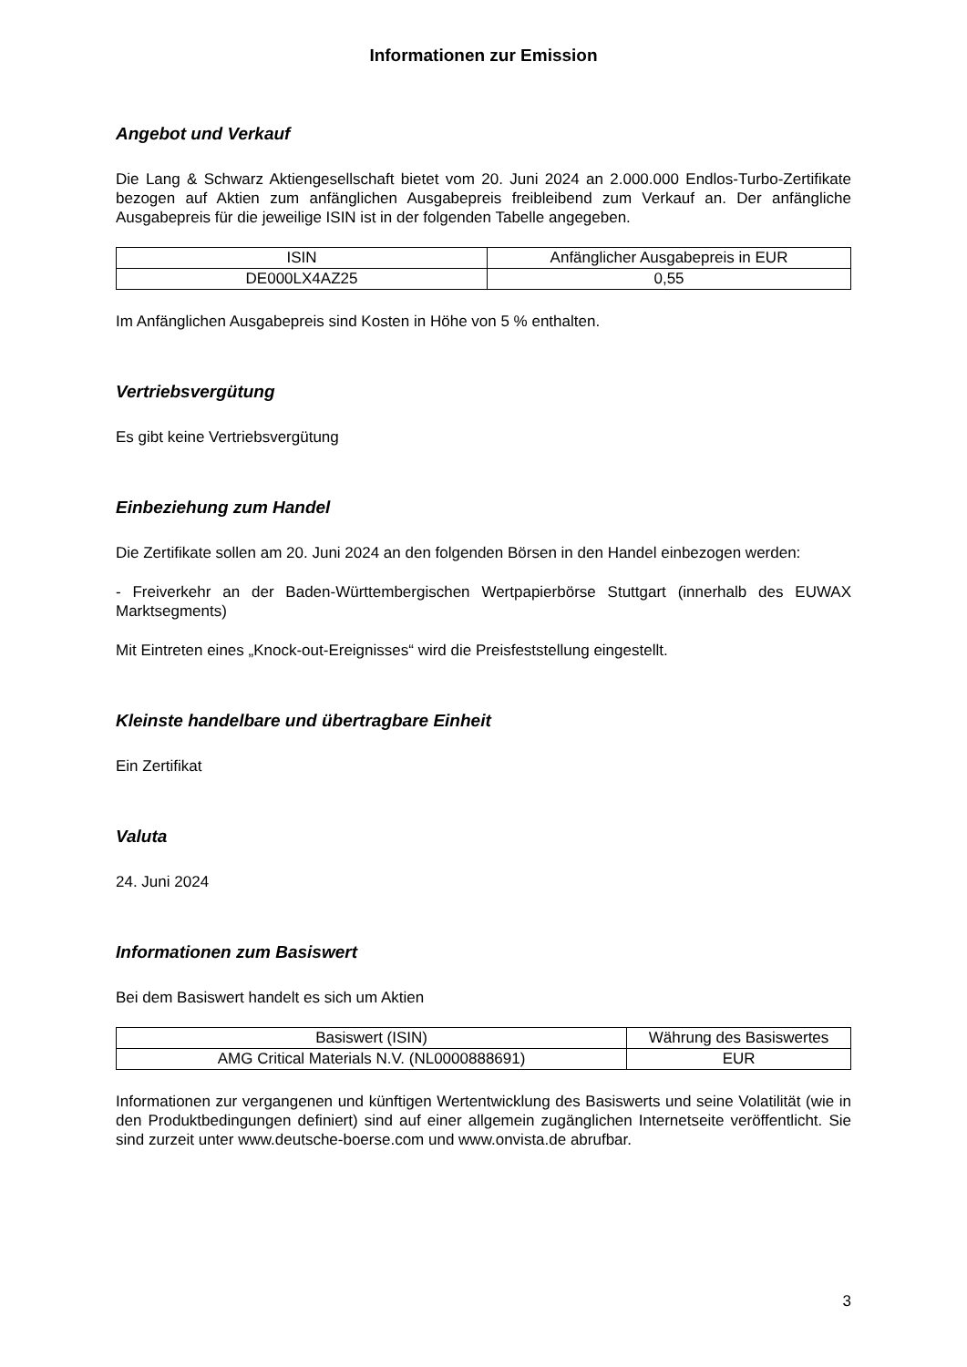Informationen zur Emission
Angebot und Verkauf
Die Lang & Schwarz Aktiengesellschaft bietet vom 20. Juni 2024 an 2.000.000 Endlos-Turbo-Zertifikate bezogen auf Aktien zum anfänglichen Ausgabepreis freibleibend zum Verkauf an. Der anfängliche Ausgabepreis für die jeweilige ISIN ist in der folgenden Tabelle angegeben.
| ISIN | Anfänglicher Ausgabepreis in EUR |
| --- | --- |
| DE000LX4AZ25 | 0,55 |
Im Anfänglichen Ausgabepreis sind Kosten in Höhe von 5 % enthalten.
Vertriebsvergütung
Es gibt keine Vertriebsvergütung
Einbeziehung zum Handel
Die Zertifikate sollen am 20. Juni 2024 an den folgenden Börsen in den Handel einbezogen werden:
- Freiverkehr an der Baden-Württembergischen Wertpapierbörse Stuttgart (innerhalb des EUWAX Marktsegments)
Mit Eintreten eines „Knock-out-Ereignisses“ wird die Preisfeststellung eingestellt.
Kleinste handelbare und übertragbare Einheit
Ein Zertifikat
Valuta
24. Juni 2024
Informationen zum Basiswert
Bei dem Basiswert handelt es sich um Aktien
| Basiswert (ISIN) | Währung des Basiswertes |
| --- | --- |
| AMG Critical Materials N.V. (NL0000888691) | EUR |
Informationen zur vergangenen und künftigen Wertentwicklung des Basiswerts und seine Volatilität (wie in den Produktbedingungen definiert) sind auf einer allgemein zugänglichen Internetseite veröffentlicht. Sie sind zurzeit unter www.deutsche-boerse.com und www.onvista.de abrufbar.
3